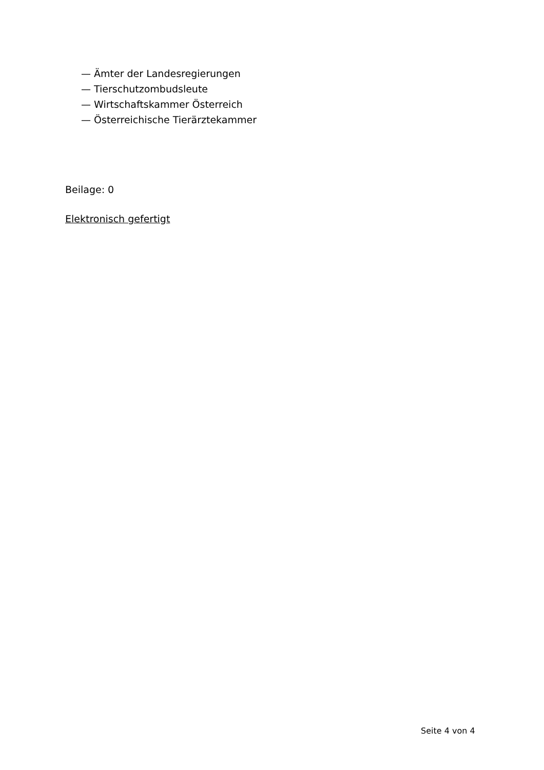— Ämter der Landesregierungen
— Tierschutzombudsleute
— Wirtschaftskammer Österreich
— Österreichische Tierärztekammer
Beilage: 0
Elektronisch gefertigt
Seite 4 von 4